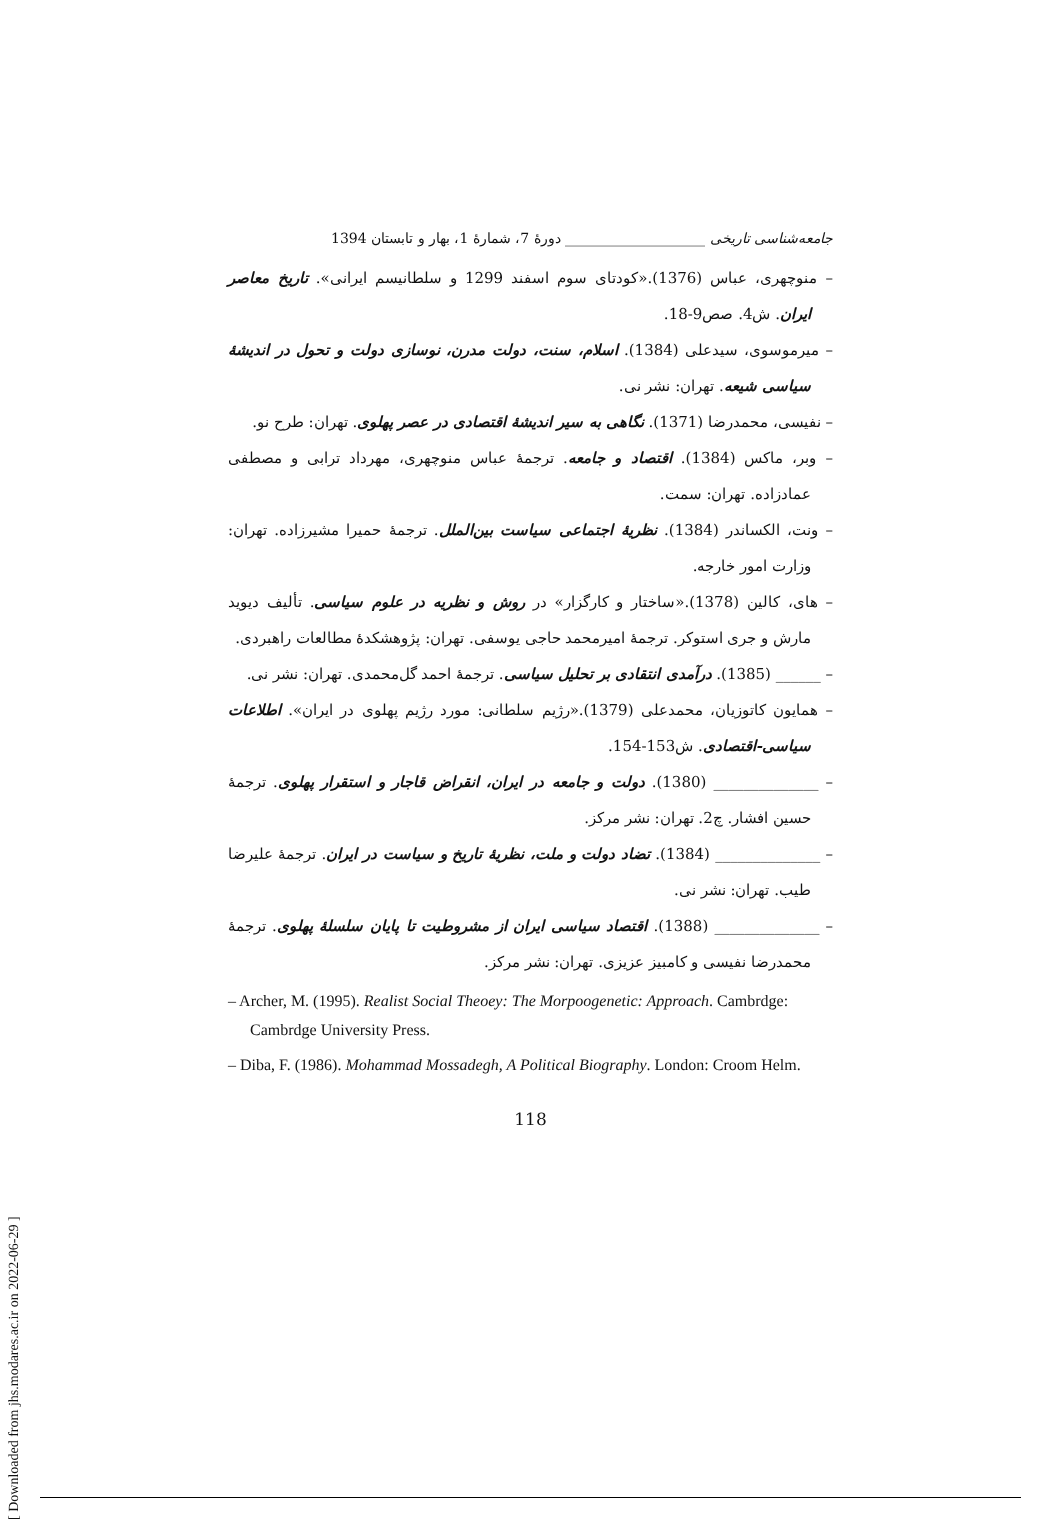[ Downloaded from jhs.modares.ac.ir on 2022-06-29 ]
جامعه‌شناسی تاریخی ____________________ دورهٔ 7، شمارهٔ 1، بهار و تابستان 1394
– منوچهری، عباس (1376).«کودتای سوم اسفند 1299 و سلطانیسم ایرانی». تاریخ معاصر ایران. ش4. صص9-18.
– میرموسوی، سیدعلی (1384). اسلام، سنت، دولت مدرن، نوسازی دولت و تحول در اندیشهٔ سیاسی شیعه. تهران: نشر نی.
– نفیسی، محمدرضا (1371). نگاهی به سیر اندیشهٔ اقتصادی در عصر پهلوی. تهران: طرح نو.
– وبر، ماکس (1384). اقتصاد و جامعه. ترجمهٔ عباس منوچهری، مهرداد ترابی و مصطفی عمادزاده. تهران: سمت.
– ونت، الکساندر (1384). نظریهٔ اجتماعی سیاست بین‌الملل. ترجمهٔ حمیرا مشیرزاده. تهران: وزارت امور خارجه.
– های، کالین (1378).«ساختار و کارگزار» در روش و نظریه در علوم سیاسی. تألیف دیوید مارش و جری استوکر. ترجمهٔ امیرمحمد حاجی یوسفی. تهران: پژوهشکدهٔ مطالعات راهبردی.
– ______ (1385). درآمدی انتقادی بر تحلیل سیاسی. ترجمهٔ احمد گل‌محمدی. تهران: نشر نی.
– همایون کاتوزیان، محمدعلی (1379).«رژیم سلطانی: مورد رژیم پهلوی در ایران». اطلاعات سیاسی-اقتصادی. ش153-154.
– ______________ (1380). دولت و جامعه در ایران، انقراض قاجار و استقرار پهلوی. ترجمهٔ حسین افشار. چ2. تهران: نشر مرکز.
– ______________ (1384). تضاد دولت و ملت، نظریهٔ تاریخ و سیاست در ایران. ترجمهٔ علیرضا طیب. تهران: نشر نی.
– ______________ (1388). اقتصاد سیاسی ایران از مشروطیت تا پایان سلسلهٔ پهلوی. ترجمهٔ محمدرضا نفیسی و کامبیز عزیزی. تهران: نشر مرکز.
– Archer, M. (1995). Realist Social Theoey: The Morpoogenetic: Approach. Cambrdge: Cambrdge University Press.
– Diba, F. (1986). Mohammad Mossadegh, A Political Biography. London: Croom Helm.
118